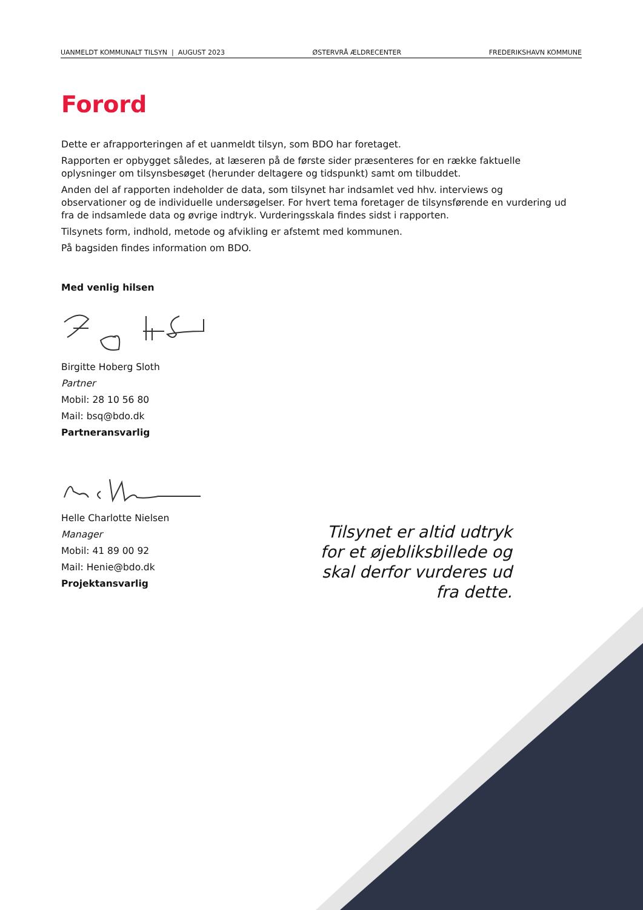UANMELDT KOMMUNALT TILSYN | AUGUST 2023 ØSTERVRÅ ÆLDRECENTER FREDERIKSHAVN KOMMUNE
Forord
Dette er afrapporteringen af et uanmeldt tilsyn, som BDO har foretaget.
Rapporten er opbygget således, at læseren på de første sider præsenteres for en række faktuelle oplysninger om tilsynsbesøget (herunder deltagere og tidspunkt) samt om tilbuddet.
Anden del af rapporten indeholder de data, som tilsynet har indsamlet ved hhv. interviews og observationer og de individuelle undersøgelser. For hvert tema foretager de tilsynsførende en vurdering ud fra de indsamlede data og øvrige indtryk. Vurderingsskala findes sidst i rapporten.
Tilsynets form, indhold, metode og afvikling er afstemt med kommunen.
På bagsiden findes information om BDO.
Med venlig hilsen
Birgitte Hoberg Sloth
Partner
Mobil: 28 10 56 80
Mail: bsq@bdo.dk
Partneransvarlig
Helle Charlotte Nielsen
Manager
Mobil: 41 89 00 92
Mail: Henie@bdo.dk
Projektansvarlig
Tilsynet er altid udtryk for et øjebliksbillede og skal derfor vurderes ud fra dette.